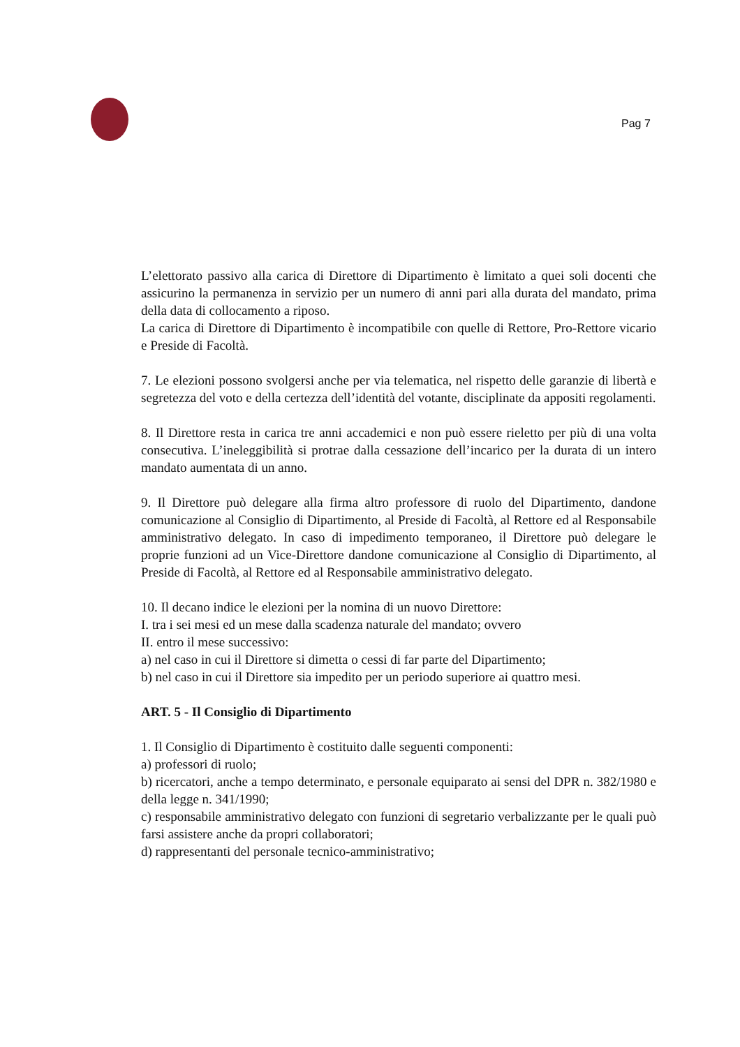Pag 7
L’elettorato passivo alla carica di Direttore di Dipartimento è limitato a quei soli docenti che assicurino la permanenza in servizio per un numero di anni pari alla durata del mandato, prima della data di collocamento a riposo.
La carica di Direttore di Dipartimento è incompatibile con quelle di Rettore, Pro-Rettore vicario e Preside di Facoltà.
7. Le elezioni possono svolgersi anche per via telematica, nel rispetto delle garanzie di libertà e segretezza del voto e della certezza dell’identità del votante, disciplinate da appositi regolamenti.
8. Il Direttore resta in carica tre anni accademici e non può essere rieletto per più di una volta consecutiva. L’ineleggibilità si protrae dalla cessazione dell’incarico per la durata di un intero mandato aumentata di un anno.
9. Il Direttore può delegare alla firma altro professore di ruolo del Dipartimento, dandone comunicazione al Consiglio di Dipartimento, al Preside di Facoltà, al Rettore ed al Responsabile amministrativo delegato. In caso di impedimento temporaneo, il Direttore può delegare le proprie funzioni ad un Vice-Direttore dandone comunicazione al Consiglio di Dipartimento, al Preside di Facoltà, al Rettore ed al Responsabile amministrativo delegato.
10. Il decano indice le elezioni per la nomina di un nuovo Direttore:
I. tra i sei mesi ed un mese dalla scadenza naturale del mandato; ovvero
II. entro il mese successivo:
a) nel caso in cui il Direttore si dimetta o cessi di far parte del Dipartimento;
b) nel caso in cui il Direttore sia impedito per un periodo superiore ai quattro mesi.
ART. 5 - Il Consiglio di Dipartimento
1. Il Consiglio di Dipartimento è costituito dalle seguenti componenti:
a) professori di ruolo;
b) ricercatori, anche a tempo determinato, e personale equiparato ai sensi del DPR n. 382/1980 e della legge n. 341/1990;
c) responsabile amministrativo delegato con funzioni di segretario verbalizzante per le quali può farsi assistere anche da propri collaboratori;
d) rappresentanti del personale tecnico-amministrativo;